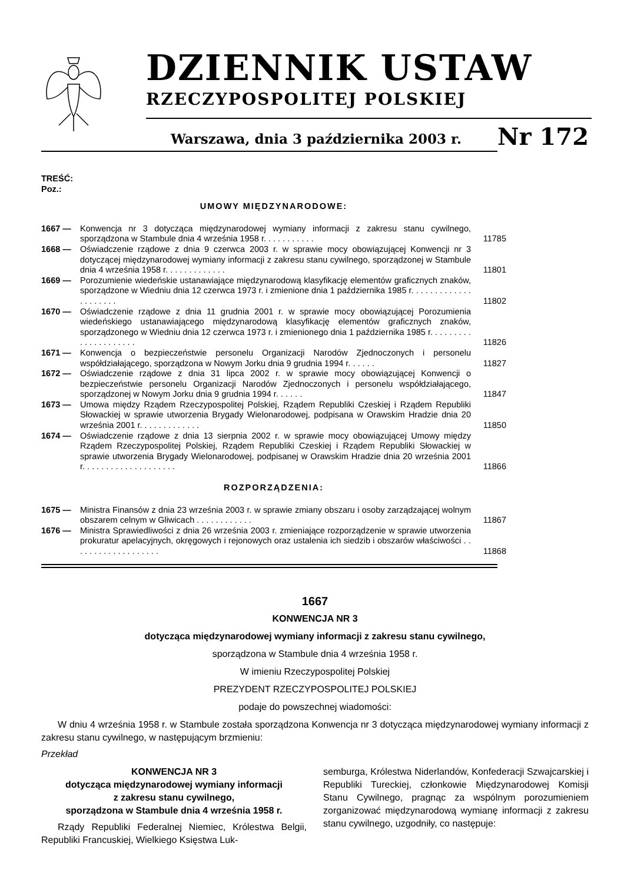DZIENNIK USTAW
RZECZYPOSPOLITEJ POLSKIEJ
Warszawa, dnia 3 października 2003 r.
Nr 172
TREŚĆ:
Poz.:
UMOWY MIĘDZYNARODOWE:
1667 — Konwencja nr 3 dotycząca międzynarodowej wymiany informacji z zakresu stanu cywilnego, sporządzona w Stambule dnia 4 września 1958 r. . . . . . . . . . .
11785
1668 — Oświadczenie rządowe z dnia 9 czerwca 2003 r. w sprawie mocy obowiązującej Konwencji nr 3 dotyczącej międzynarodowej wymiany informacji z zakresu stanu cywilnego, sporządzonej w Stambule dnia 4 września 1958 r. . . . . . . . . . . . .
11801
1669 — Porozumienie wiedeńskie ustanawiające międzynarodową klasyfikację elementów graficznych znaków, sporządzone w Wiedniu dnia 12 czerwca 1973 r. i zmienione dnia 1 października 1985 r. . . . . . . . . . . . . . . . . . . . .
11802
1670 — Oświadczenie rządowe z dnia 11 grudnia 2001 r. w sprawie mocy obowiązującej Porozumienia wiedeńskiego ustanawiającego międzynarodową klasyfikację elementów graficznych znaków, sporządzonego w Wiedniu dnia 12 czerwca 1973 r. i zmienionego dnia 1 października 1985 r. . . . . . . . . . . . . . . . . . . . .
11826
1671 — Konwencja o bezpieczeństwie personelu Organizacji Narodów Zjednoczonych i personelu współdziałającego, sporządzona w Nowym Jorku dnia 9 grudnia 1994 r. . . . . .
11827
1672 — Oświadczenie rządowe z dnia 31 lipca 2002 r. w sprawie mocy obowiązującej Konwencji o bezpieczeństwie personelu Organizacji Narodów Zjednoczonych i personelu współdziałającego, sporządzonej w Nowym Jorku dnia 9 grudnia 1994 r. . . . . .
11847
1673 — Umowa między Rządem Rzeczypospolitej Polskiej, Rządem Republiki Czeskiej i Rządem Republiki Słowackiej w sprawie utworzenia Brygady Wielonarodowej, podpisana w Orawskim Hradzie dnia 20 września 2001 r. . . . . . . . . . . . .
11850
1674 — Oświadczenie rządowe z dnia 13 sierpnia 2002 r. w sprawie mocy obowiązującej Umowy między Rządem Rzeczypospolitej Polskiej, Rządem Republiki Czeskiej i Rządem Republiki Słowackiej w sprawie utworzenia Brygady Wielonarodowej, podpisanej w Orawskim Hradzie dnia 20 września 2001 r. . . . . . . . . . . . . . . . . . . .
11866
ROZPORZĄDZENIA:
1675 — Ministra Finansów z dnia 23 września 2003 r. w sprawie zmiany obszaru i osoby zarządzającej wolnym obszarem celnym w Gliwicach . . . . . . . . . . . .
11867
1676 — Ministra Sprawiedliwości z dnia 26 września 2003 r. zmieniające rozporządzenie w sprawie utworzenia prokuratur apelacyjnych, okręgowych i rejonowych oraz ustalenia ich siedzib i obszarów właściwości . . . . . . . . . . . . . . . . . . .
11868
1667
KONWENCJA NR 3
dotycząca międzynarodowej wymiany informacji z zakresu stanu cywilnego,
sporządzona w Stambule dnia 4 września 1958 r.
W imieniu Rzeczypospolitej Polskiej
PREZYDENT RZECZYPOSPOLITEJ POLSKIEJ
podaje do powszechnej wiadomości:
W dniu 4 września 1958 r. w Stambule została sporządzona Konwencja nr 3 dotycząca międzynarodowej wymiany informacji z zakresu stanu cywilnego, w następującym brzmieniu:
Przekład
KONWENCJA NR 3
dotycząca międzynarodowej wymiany informacji
z zakresu stanu cywilnego,
sporządzona w Stambule dnia 4 września 1958 r.
Rządy Republiki Federalnej Niemiec, Królestwa Belgii, Republiki Francuskiej, Wielkiego Księstwa Luk-
semburga, Królestwa Niderlandów, Konfederacji Szwajcarskiej i Republiki Tureckiej, członkowie Międzynarodowej Komisji Stanu Cywilnego, pragnąc za wspólnym porozumieniem zorganizować międzynarodową wymianę informacji z zakresu stanu cywilnego, uzgodniły, co następuje: